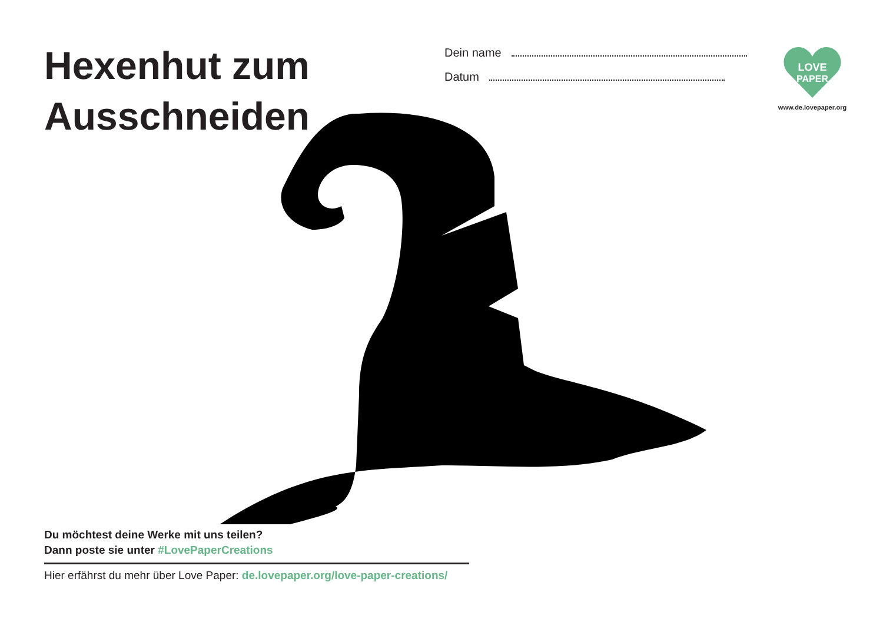Hexenhut zum Ausschneiden
Dein name
Datum
LOVE
PAPER
www.de.lovepaper.org
Du möchtest deine Werke mit uns teilen?
Dann poste sie unter #LovePaperCreations
Hier erfährst du mehr über Love Paper: de.lovepaper.org/love-paper-creations/